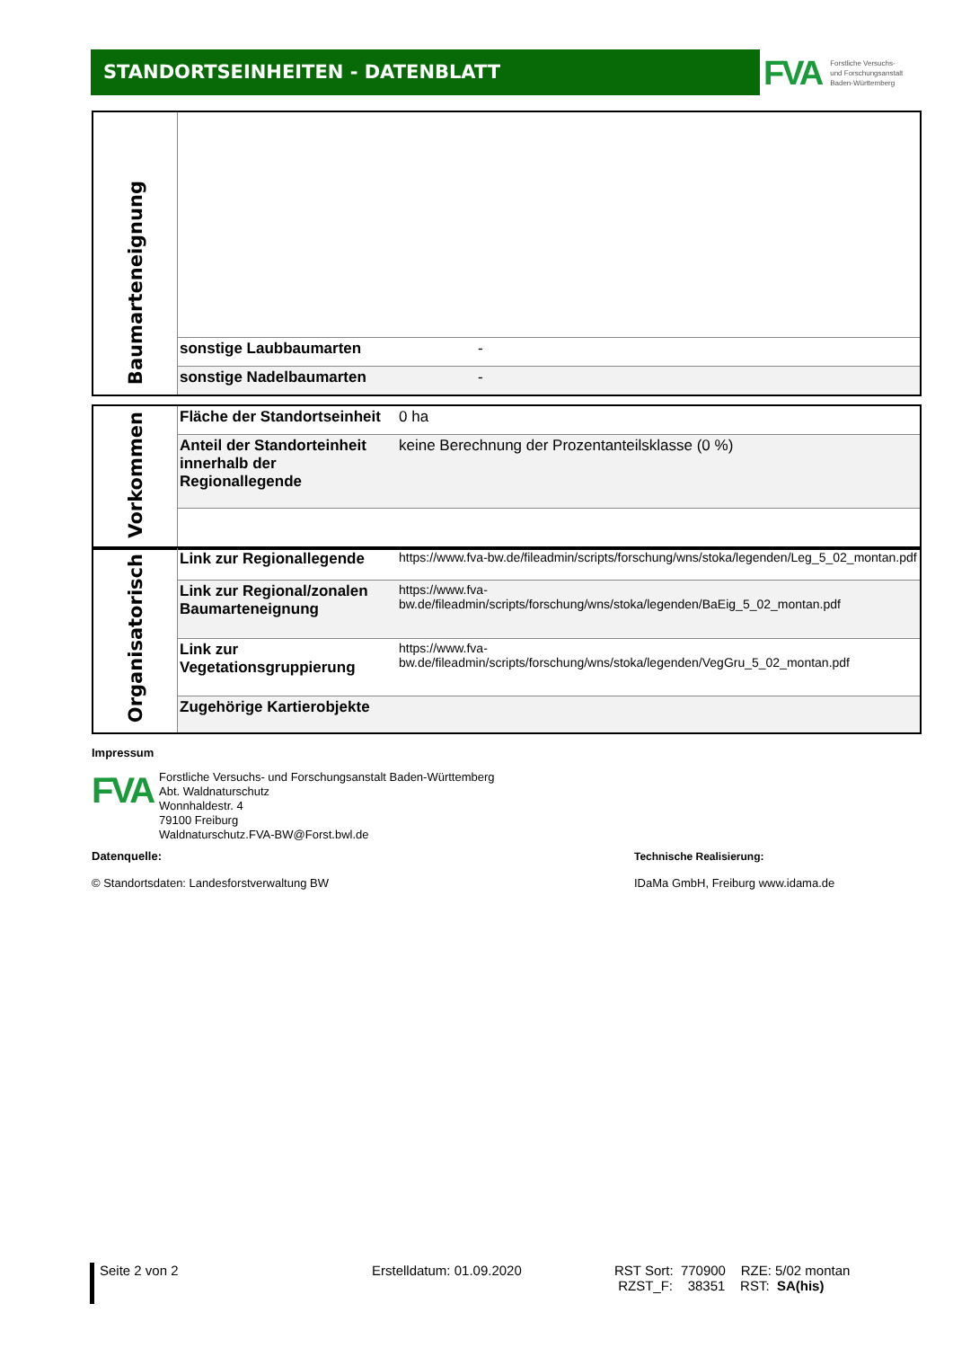STANDORTSEINHEITEN - DATENBLATT
FVA Forstliche Versuchs-
und Forschungsanstalt
Baden-Württemberg
| Baumarteneignung | | |
| | sonstige Laubbaumarten | - |
| | sonstige Nadelbaumarten | - |
| Vorkommen | Fläche der Standortseinheit | 0 ha |
| | Anteil der Standorteinheit innerhalb der Regionallegende | keine Berechnung der Prozentanteilsklasse (0 %) |
| Organisatorisch | Link zur Regionallegende | https://www.fva-bw.de/fileadmin/scripts/forschung/wns/stoka/legenden/Leg_5_02_montan.pdf |
| | Link zur Regional/zonalen Baumarteneignung | https://www.fva-bw.de/fileadmin/scripts/forschung/wns/stoka/legenden/BaEig_5_02_montan.pdf |
| | Link zur Vegetationsgruppierung | https://www.fva-bw.de/fileadmin/scripts/forschung/wns/stoka/legenden/VegGru_5_02_montan.pdf |
| | Zugehörige Kartierobjekte | |
Impressum
FVA
Forstliche Versuchs- und Forschungsanstalt Baden-Württemberg
Abt. Waldnaturschutz
Wonnhaldestr. 4
79100 Freiburg
Waldnaturschutz.FVA-BW@Forst.bwl.de
Datenquelle:
© Standortsdaten: Landesforstverwaltung BW
Technische Realisierung:
IDaMa GmbH, Freiburg www.idama.de
Seite 2 von 2 Erstelldatum: 01.09.2020 RST Sort: 770900 RZE: 5/02 montan
RZST_F: 38351 RST: SA(his)